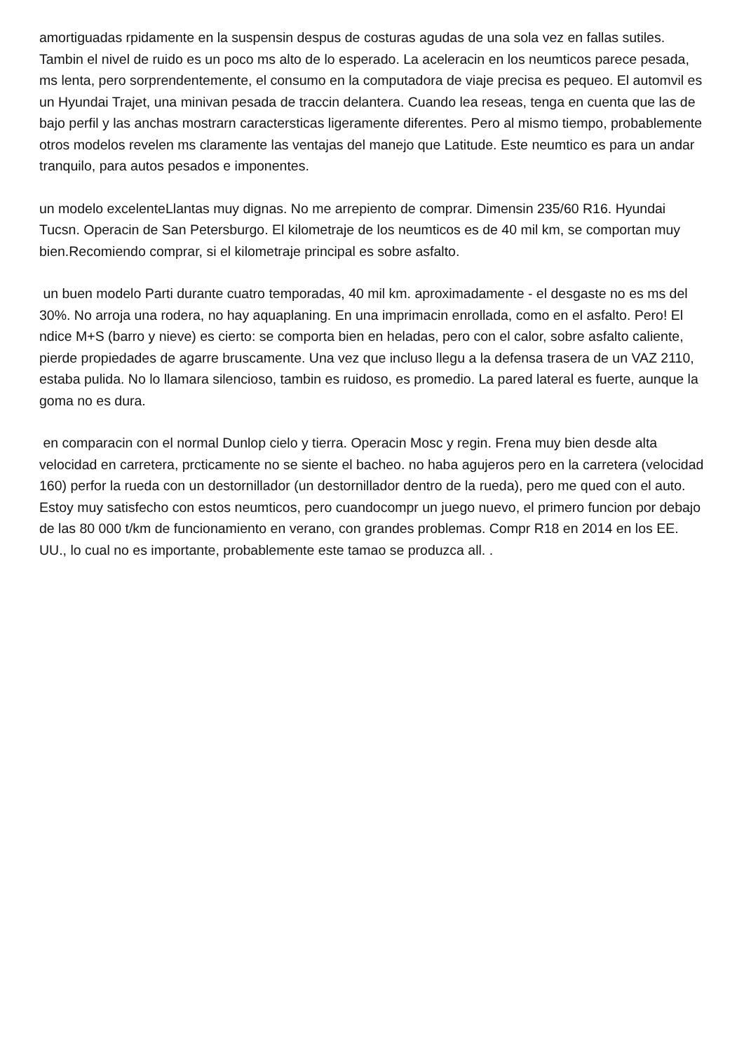amortiguadas rpidamente en la suspensin despus de costuras agudas de una sola vez en fallas sutiles. Tambin el nivel de ruido es un poco ms alto de lo esperado. La aceleracin en los neumticos parece pesada, ms lenta, pero sorprendentemente, el consumo en la computadora de viaje precisa es pequeo. El automvil es un Hyundai Trajet, una minivan pesada de traccin delantera. Cuando lea reseas, tenga en cuenta que las de bajo perfil y las anchas mostrarn caractersticas ligeramente diferentes. Pero al mismo tiempo, probablemente otros modelos revelen ms claramente las ventajas del manejo que Latitude. Este neumtico es para un andar tranquilo, para autos pesados e imponentes.
un modelo excelenteLlantas muy dignas. No me arrepiento de comprar. Dimensin 235/60 R16. Hyundai Tucsn. Operacin de San Petersburgo. El kilometraje de los neumticos es de 40 mil km, se comportan muy bien.Recomiendo comprar, si el kilometraje principal es sobre asfalto.
un buen modelo Parti durante cuatro temporadas, 40 mil km. aproximadamente - el desgaste no es ms del 30%. No arroja una rodera, no hay aquaplaning. En una imprimacin enrollada, como en el asfalto. Pero! El ndice M+S (barro y nieve) es cierto: se comporta bien en heladas, pero con el calor, sobre asfalto caliente, pierde propiedades de agarre bruscamente. Una vez que incluso llegu a la defensa trasera de un VAZ 2110, estaba pulida. No lo llamara silencioso, tambin es ruidoso, es promedio. La pared lateral es fuerte, aunque la goma no es dura.
en comparacin con el normal Dunlop cielo y tierra. Operacin Mosc y regin. Frena muy bien desde alta velocidad en carretera, prcticamente no se siente el bacheo. no haba agujeros pero en la carretera (velocidad 160) perfor la rueda con un destornillador (un destornillador dentro de la rueda), pero me qued con el auto. Estoy muy satisfecho con estos neumticos, pero cuandocompr un juego nuevo, el primero funcion por debajo de las 80 000 t/km de funcionamiento en verano, con grandes problemas. Compr R18 en 2014 en los EE. UU., lo cual no es importante, probablemente este tamao se produzca all. .